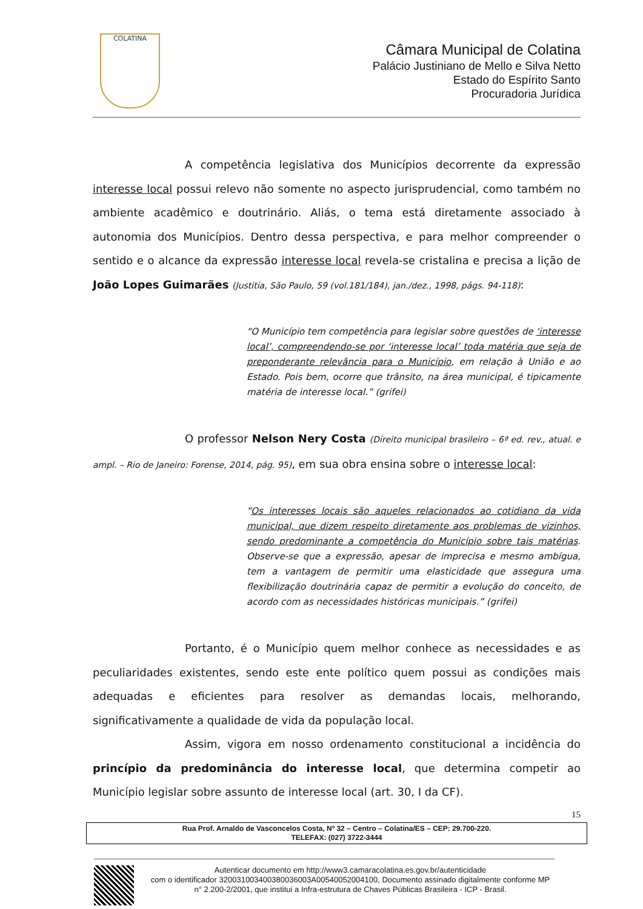COLATINA
Câmara Municipal de Colatina
Palácio Justiniano de Mello e Silva Netto
Estado do Espírito Santo
Procuradoria Jurídica
A competência legislativa dos Municípios decorrente da expressão interesse local possui relevo não somente no aspecto jurisprudencial, como também no ambiente acadêmico e doutrinário. Aliás, o tema está diretamente associado à autonomia dos Municípios. Dentro dessa perspectiva, e para melhor compreender o sentido e o alcance da expressão interesse local revela-se cristalina e precisa a lição de João Lopes Guimarães (Justitia, São Paulo, 59 (vol.181/184), jan./dez., 1998, págs. 94-118):
“O Município tem competência para legislar sobre questões de ‘interesse local’, compreendendo-se por ‘interesse local’ toda matéria que seja de preponderante relevância para o Município, em relação à União e ao Estado. Pois bem, ocorre que trânsito, na área municipal, é tipicamente matéria de interesse local.” (grifei)
O professor Nelson Nery Costa (Direito municipal brasileiro – 6ª ed. rev., atual. e ampl. – Rio de Janeiro: Forense, 2014, pág. 95), em sua obra ensina sobre o interesse local:
“Os interesses locais são aqueles relacionados ao cotidiano da vida municipal, que dizem respeito diretamente aos problemas de vizinhos, sendo predominante a competência do Município sobre tais matérias. Observe-se que a expressão, apesar de imprecisa e mesmo ambígua, tem a vantagem de permitir uma elasticidade que assegura uma flexibilização doutrinária capaz de permitir a evolução do conceito, de acordo com as necessidades históricas municipais.” (grifei)
Portanto, é o Município quem melhor conhece as necessidades e as peculiaridades existentes, sendo este ente político quem possui as condições mais adequadas e eficientes para resolver as demandas locais, melhorando, significativamente a qualidade de vida da população local.
Assim, vigora em nosso ordenamento constitucional a incidência do princípio da predominância do interesse local, que determina competir ao Município legislar sobre assunto de interesse local (art. 30, I da CF).
15
Rua Prof. Arnaldo de Vasconcelos Costa, Nº 32 – Centro – Colatina/ES – CEP: 29.700-220.
TELEFAX: (027) 3722-3444
Autenticar documento em http://www3.camaracolatina.es.gov.br/autenticidade
com o identificador 320031003400380036003A00540052004100, Documento assinado digitalmente conforme MP n° 2.200-2/2001, que institui a Infra-estrutura de Chaves Públicas Brasileira - ICP - Brasil.